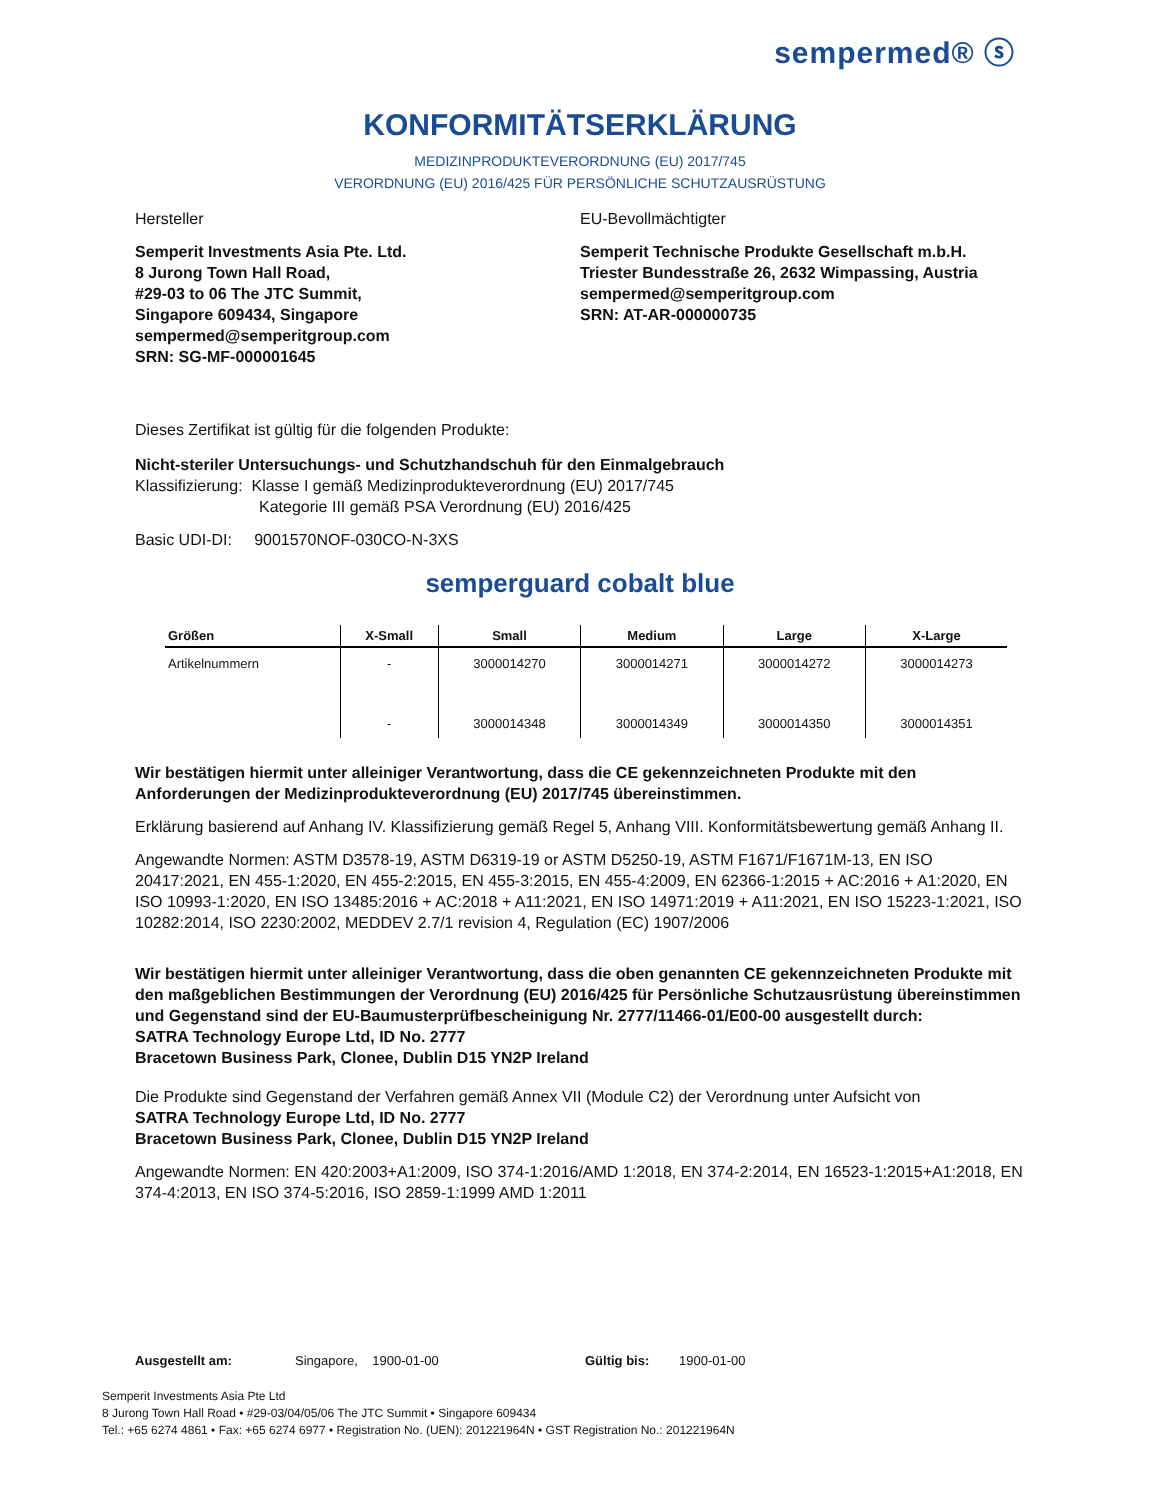sempermed® ⓢ
KONFORMITÄTSERKLÄRUNG
MEDIZINPRODUKTEVERORDNUNG (EU) 2017/745
VERORDNUNG (EU) 2016/425 FÜR PERSÖNLICHE SCHUTZAUSRÜSTUNG
Hersteller
Semperit Investments Asia Pte. Ltd.
8 Jurong Town Hall Road,
#29-03 to 06 The JTC Summit,
Singapore 609434, Singapore
sempermed@semperitgroup.com
SRN: SG-MF-000001645
EU-Bevollmächtigter
Semperit Technische Produkte Gesellschaft m.b.H.
Triester Bundesstraße 26, 2632 Wimpassing, Austria
sempermed@semperitgroup.com
SRN: AT-AR-000000735
Dieses Zertifikat ist gültig für die folgenden Produkte:
Nicht-steriler Untersuchungs- und Schutzhandschuh für den Einmalgebrauch
Klassifizierung: Klasse I gemäß Medizinprodukteverordnung (EU) 2017/745
Kategorie III gemäß PSA Verordnung (EU) 2016/425
Basic UDI-DI: 9001570NOF-030CO-N-3XS
semperguard cobalt blue
| Größen | X-Small | Small | Medium | Large | X-Large |
| --- | --- | --- | --- | --- | --- |
| Artikelnummern | - | 3000014270 | 3000014271 | 3000014272 | 3000014273 |
| | - | 3000014348 | 3000014349 | 3000014350 | 3000014351 |
Wir bestätigen hiermit unter alleiniger Verantwortung, dass die CE gekennzeichneten Produkte mit den Anforderungen der Medizinprodukteverordnung (EU) 2017/745 übereinstimmen.
Erklärung basierend auf Anhang IV. Klassifizierung gemäß Regel 5, Anhang VIII. Konformitätsbewertung gemäß Anhang II.
Angewandte Normen: ASTM D3578-19, ASTM D6319-19 or ASTM D5250-19, ASTM F1671/F1671M-13, EN ISO 20417:2021, EN 455-1:2020, EN 455-2:2015, EN 455-3:2015, EN 455-4:2009, EN 62366-1:2015 + AC:2016 + A1:2020, EN ISO 10993-1:2020, EN ISO 13485:2016 + AC:2018 + A11:2021, EN ISO 14971:2019 + A11:2021, EN ISO 15223-1:2021, ISO 10282:2014, ISO 2230:2002, MEDDEV 2.7/1 revision 4, Regulation (EC) 1907/2006
Wir bestätigen hiermit unter alleiniger Verantwortung, dass die oben genannten CE gekennzeichneten Produkte mit den maßgeblichen Bestimmungen der Verordnung (EU) 2016/425 für Persönliche Schutzausrüstung übereinstimmen und Gegenstand sind der EU-Baumusterprüfbescheinigung Nr. 2777/11466-01/E00-00 ausgestellt durch:
SATRA Technology Europe Ltd, ID No. 2777
Bracetown Business Park, Clonee, Dublin D15 YN2P Ireland
Die Produkte sind Gegenstand der Verfahren gemäß Annex VII (Module C2) der Verordnung unter Aufsicht von
SATRA Technology Europe Ltd, ID No. 2777
Bracetown Business Park, Clonee, Dublin D15 YN2P Ireland
Angewandte Normen: EN 420:2003+A1:2009, ISO 374-1:2016/AMD 1:2018, EN 374-2:2014, EN 16523-1:2015+A1:2018, EN 374-4:2013, EN ISO 374-5:2016, ISO 2859-1:1999 AMD 1:2011
Ausgestellt am: Singapore, 1900-01-00 Gültig bis: 1900-01-00
Semperit Investments Asia Pte Ltd
8 Jurong Town Hall Road • #29-03/04/05/06 The JTC Summit • Singapore 609434
Tel.: +65 6274 4861 • Fax: +65 6274 6977 • Registration No. (UEN): 201221964N • GST Registration No.: 201221964N